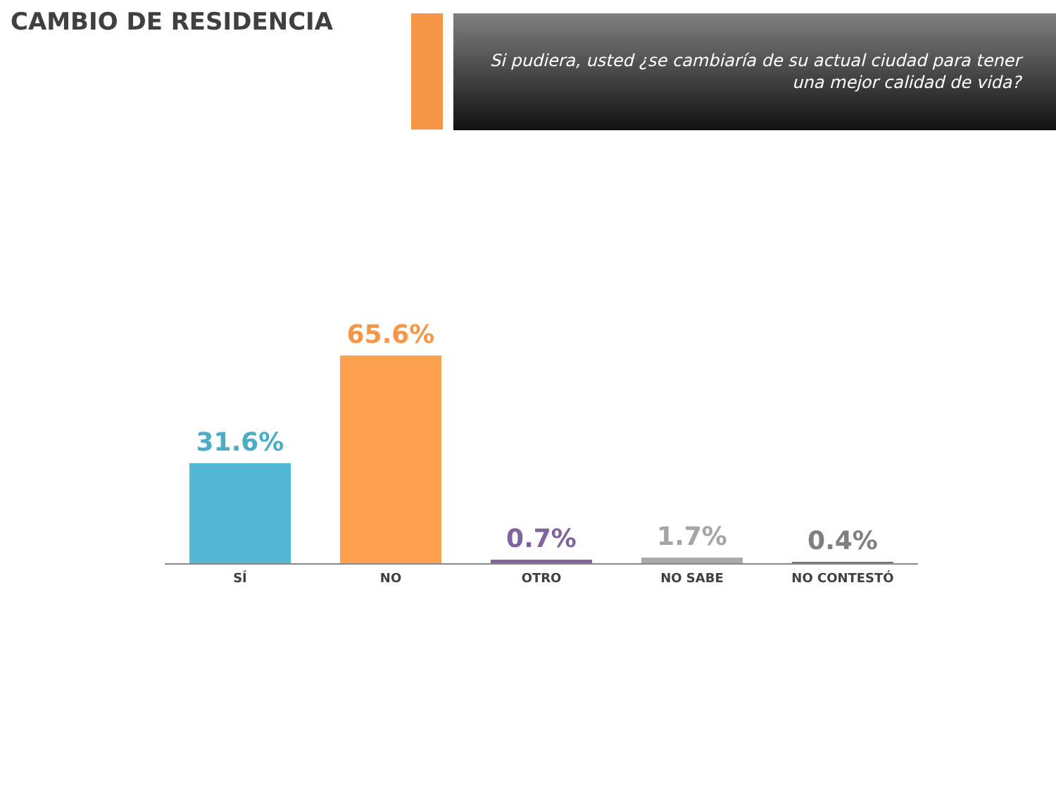CAMBIO DE RESIDENCIA
Si pudiera, usted ¿se cambiaría de su actual ciudad para tener una mejor calidad de vida?
31.6% 65.6% 0.7% 1.7% 0.4%
SÍ NO OTRO NO SABE NO CONTESTÓ